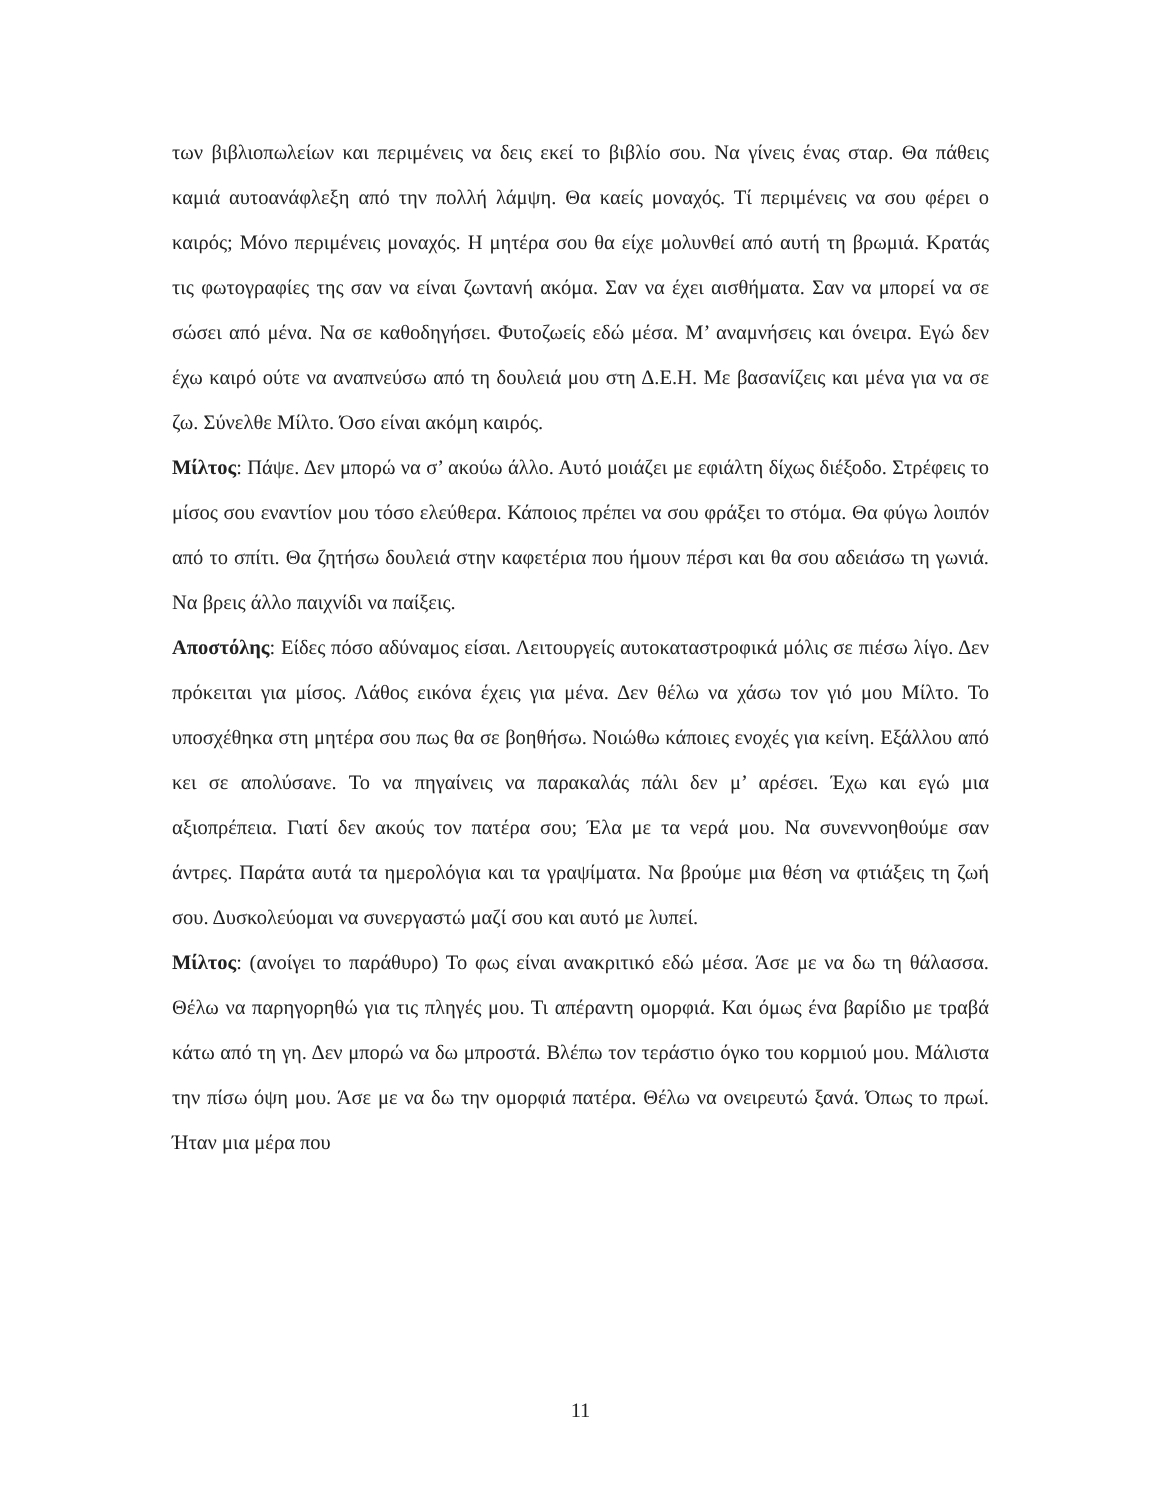των βιβλιοπωλείων και περιμένεις να δεις εκεί το βιβλίο σου. Να γίνεις ένας σταρ. Θα πάθεις καμιά αυτοανάφλεξη από την πολλή λάμψη. Θα καείς μοναχός. Τί περιμένεις να σου φέρει ο καιρός; Μόνο περιμένεις μοναχός. Η μητέρα σου θα είχε μολυνθεί από αυτή τη βρωμιά. Κρατάς τις φωτογραφίες της σαν να είναι ζωντανή ακόμα. Σαν να έχει αισθήματα. Σαν να μπορεί να σε σώσει από μένα. Να σε καθοδηγήσει. Φυτοζωείς εδώ μέσα. Μ’ αναμνήσεις και όνειρα. Εγώ δεν έχω καιρό ούτε να αναπνεύσω από τη δουλειά μου στη Δ.Ε.Η. Με βασανίζεις και μένα για να σε ζω. Σύνελθε Μίλτο. Όσο είναι ακόμη καιρός.
Μίλτος: Πάψε. Δεν μπορώ να σ’ ακούω άλλο. Αυτό μοιάζει με εφιάλτη δίχως διέξοδο. Στρέφεις το μίσος σου εναντίον μου τόσο ελεύθερα. Κάποιος πρέπει να σου φράξει το στόμα. Θα φύγω λοιπόν από το σπίτι. Θα ζητήσω δουλειά στην καφετέρια που ήμουν πέρσι και θα σου αδειάσω τη γωνιά. Να βρεις άλλο παιχνίδι να παίξεις.
Αποστόλης: Είδες πόσο αδύναμος είσαι. Λειτουργείς αυτοκαταστροφικά μόλις σε πιέσω λίγο. Δεν πρόκειται για μίσος. Λάθος εικόνα έχεις για μένα. Δεν θέλω να χάσω τον γιό μου Μίλτο. Το υποσχέθηκα στη μητέρα σου πως θα σε βοηθήσω. Νοιώθω κάποιες ενοχές για κείνη. Εξάλλου από κει σε απολύσανε. Το να πηγαίνεις να παρακαλάς πάλι δεν μ’ αρέσει. Έχω και εγώ μια αξιοπρέπεια. Γιατί δεν ακούς τον πατέρα σου; Έλα με τα νερά μου. Να συνεννοηθούμε σαν άντρες. Παράτα αυτά τα ημερολόγια και τα γραψίματα. Να βρούμε μια θέση να φτιάξεις τη ζωή σου. Δυσκολεύομαι να συνεργαστώ μαζί σου και αυτό με λυπεί.
Μίλτος: (ανοίγει το παράθυρο) Το φως είναι ανακριτικό εδώ μέσα. Άσε με να δω τη θάλασσα. Θέλω να παρηγορηθώ για τις πληγές μου. Τι απέραντη ομορφιά. Και όμως ένα βαρίδιο με τραβά κάτω από τη γη. Δεν μπορώ να δω μπροστά. Βλέπω τον τεράστιο όγκο του κορμιού μου. Μάλιστα την πίσω όψη μου. Άσε με να δω την ομορφιά πατέρα. Θέλω να ονειρευτώ ξανά. Όπως το πρωί. Ήταν μια μέρα που
11